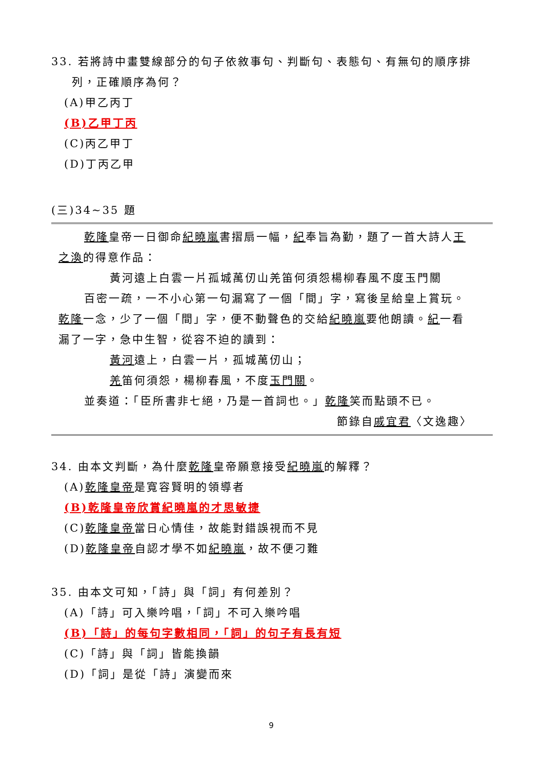33. 若將詩中畫雙線部分的句子依敘事句、判斷句、表態句、有無句的順序排
列，正確順序為何？
(A)甲乙丙丁
(B)乙甲丁丙
(C)丙乙甲丁
(D)丁丙乙甲
(三)34~35 題
乾隆皇帝一日御命紀曉嵐書摺扇一幅，紀奉旨為勤，題了一首大詩人王
之渙的得意作品：
黃河遠上白雲一片孤城萬仞山羌笛何須怨楊柳春風不度玉門關
百密一疏，一不小心第一句漏寫了一個「間」字，寫後呈給皇上賞玩。
乾隆一念，少了一個「間」字，便不動聲色的交給紀曉嵐要他朗讀。紀一看
漏了一字，急中生智，從容不迫的讀到：
黃河遠上，白雲一片，孤城萬仞山；
羌笛何須怨，楊柳春風，不度玉門關。
並奏道：「臣所書非七絕，乃是一首詞也。」乾隆笑而點頭不已。
節錄自戚宜君〈文逸趣〉
34. 由本文判斷，為什麼乾隆皇帝願意接受紀曉嵐的解釋？
(A)乾隆皇帝是寬容賢明的領導者
(B)乾隆皇帝欣賞紀曉嵐的才思敏捷
(C)乾隆皇帝當日心情佳，故能對錯誤視而不見
(D)乾隆皇帝自認才學不如紀曉嵐，故不便刁難
35. 由本文可知，「詩」與「詞」有何差別？
(A)「詩」可入樂吟唱，「詞」不可入樂吟唱
(B)「詩」的每句字數相同，「詞」的句子有長有短
(C)「詩」與「詞」皆能換韻
(D)「詞」是從「詩」演變而來
9